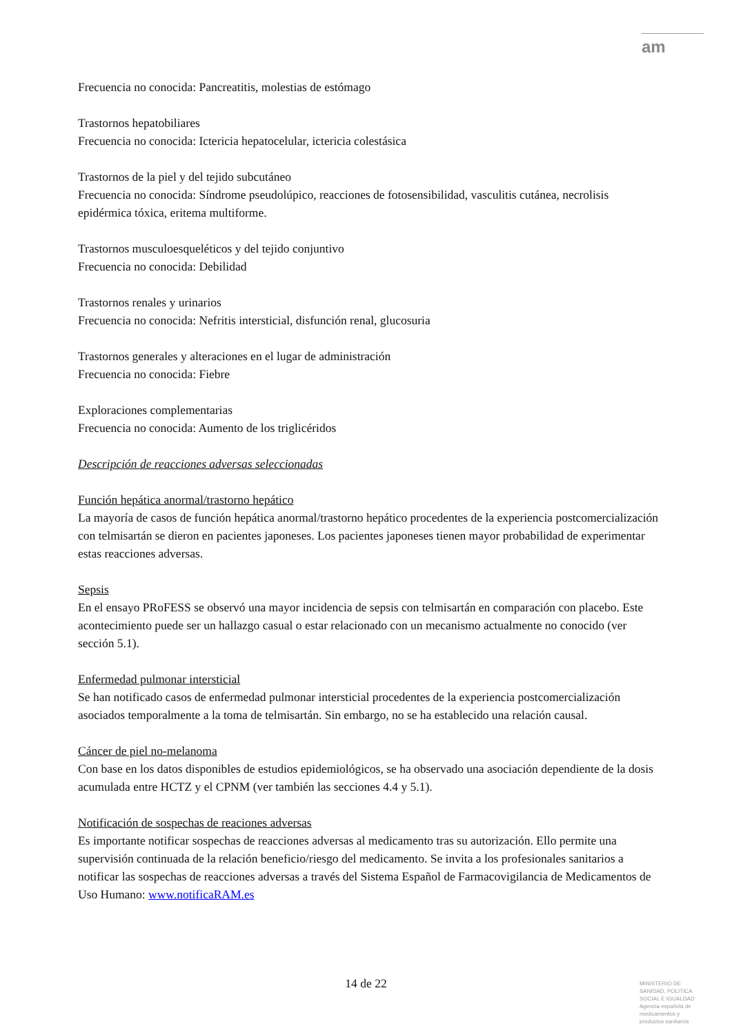am
Frecuencia no conocida: Pancreatitis, molestias de estómago
Trastornos hepatobiliares
Frecuencia no conocida: Ictericia hepatocelular, ictericia colestásica
Trastornos de la piel y del tejido subcutáneo
Frecuencia no conocida: Síndrome pseudolúpico, reacciones de fotosensibilidad, vasculitis cutánea, necrolisis epidérmica tóxica, eritema multiforme.
Trastornos musculoesqueléticos y del tejido conjuntivo
Frecuencia no conocida: Debilidad
Trastornos renales y urinarios
Frecuencia no conocida: Nefritis intersticial, disfunción renal, glucosuria
Trastornos generales y alteraciones en el lugar de administración
Frecuencia no conocida: Fiebre
Exploraciones complementarias
Frecuencia no conocida: Aumento de los triglicéridos
Descripción de reacciones adversas seleccionadas
Función hepática anormal/trastorno hepático
La mayoría de casos de función hepática anormal/trastorno hepático procedentes de la experiencia postcomercialización con telmisartán se dieron en pacientes japoneses. Los pacientes japoneses tienen mayor probabilidad de experimentar estas reacciones adversas.
Sepsis
En el ensayo PRoFESS se observó una mayor incidencia de sepsis con telmisartán en comparación con placebo. Este acontecimiento puede ser un hallazgo casual o estar relacionado con un mecanismo actualmente no conocido (ver sección 5.1).
Enfermedad pulmonar intersticial
Se han notificado casos de enfermedad pulmonar intersticial procedentes de la experiencia postcomercialización asociados temporalmente a la toma de telmisartán. Sin embargo, no se ha establecido una relación causal.
Cáncer de piel no-melanoma
Con base en los datos disponibles de estudios epidemiológicos, se ha observado una asociación dependiente de la dosis acumulada entre HCTZ y el CPNM (ver también las secciones 4.4 y 5.1).
Notificación de sospechas de reaciones adversas
Es importante notificar sospechas de reacciones adversas al medicamento tras su autorización. Ello permite una supervisión continuada de la relación beneficio/riesgo del medicamento. Se invita a los profesionales sanitarios a notificar las sospechas de reacciones adversas a través del Sistema Español de Farmacovigilancia de Medicamentos de Uso Humano: www.notificaRAM.es
14 de 22
MINISTERIO DE
SANIDAD, POLITICA
SOCIAL E IGUALDAD
Agencia española de
medicamentos y
productos sanitarios